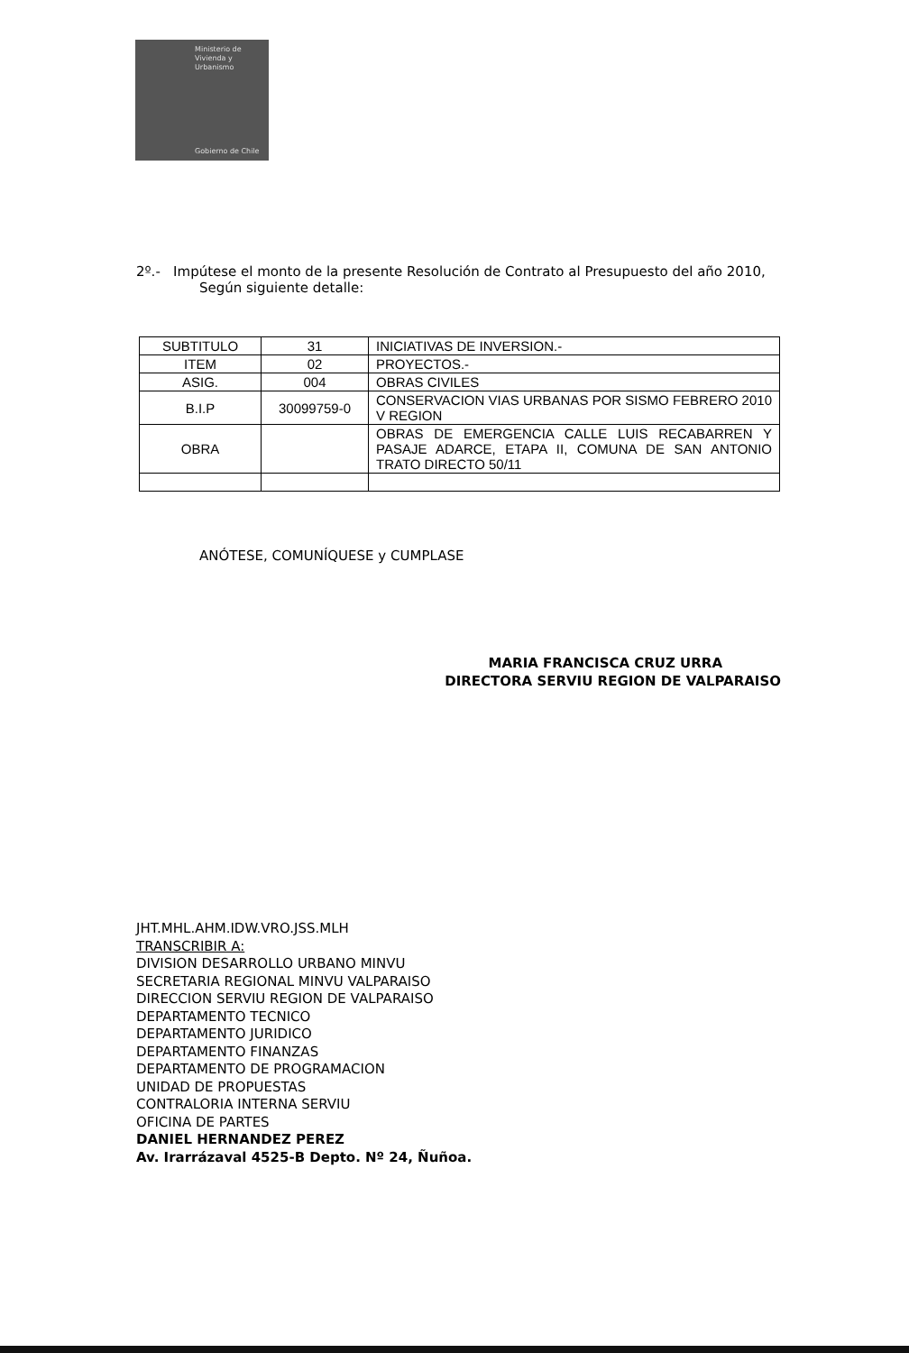Ministerio de
Vivienda y
Urbanismo
Gobierno de Chile
2º.- Impútese el monto de la presente Resolución de Contrato al Presupuesto del año 2010,
Según siguiente detalle:
| SUBTITULO | 31 | INICIATIVAS DE INVERSION.- |
| ITEM | 02 | PROYECTOS.- |
| ASIG. | 004 | OBRAS CIVILES |
| B.I.P | 30099759-0 | CONSERVACION VIAS URBANAS POR SISMO FEBRERO 2010 V REGION |
| OBRA | | OBRAS DE EMERGENCIA CALLE LUIS RECABARREN Y PASAJE ADARCE, ETAPA II, COMUNA DE SAN ANTONIO TRATO DIRECTO 50/11 |
ANÓTESE, COMUNÍQUESE y CUMPLASE
MARIA FRANCISCA CRUZ URRA
DIRECTORA SERVIU REGION DE VALPARAISO
JHT.MHL.AHM.IDW.VRO.JSS.MLH
TRANSCRIBIR A:
DIVISION DESARROLLO URBANO MINVU
SECRETARIA REGIONAL MINVU VALPARAISO
DIRECCION SERVIU REGION DE VALPARAISO
DEPARTAMENTO TECNICO
DEPARTAMENTO JURIDICO
DEPARTAMENTO FINANZAS
DEPARTAMENTO DE PROGRAMACION
UNIDAD DE PROPUESTAS
CONTRALORIA INTERNA SERVIU
OFICINA DE PARTES
DANIEL HERNANDEZ PEREZ
Av. Irarrázaval 4525-B Depto. Nº 24, Ñuñoa.